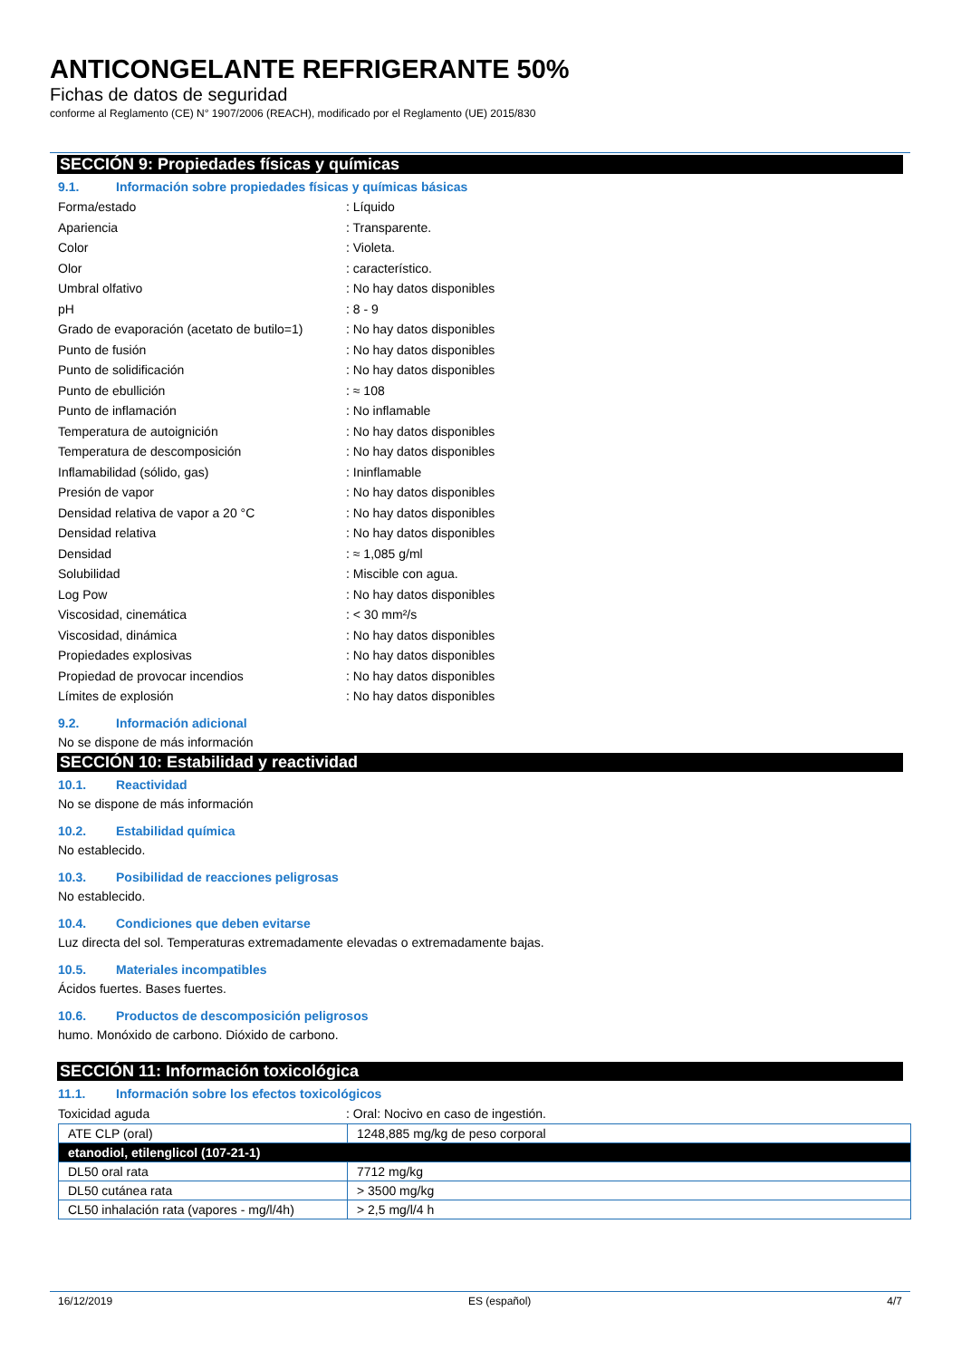ANTICONGELANTE REFRIGERANTE 50%
Fichas de datos de seguridad
conforme al Reglamento (CE) N° 1907/2006 (REACH), modificado por el Reglamento (UE) 2015/830
SECCIÓN 9: Propiedades físicas y químicas
9.1. Información sobre propiedades físicas y químicas básicas
Forma/estado: Líquido
Apariencia: Transparente.
Color: Violeta.
Olor: característico.
Umbral olfativo: No hay datos disponibles
pH: 8 - 9
Grado de evaporación (acetato de butilo=1): No hay datos disponibles
Punto de fusión: No hay datos disponibles
Punto de solidificación: No hay datos disponibles
Punto de ebullición: ≈ 108
Punto de inflamación: No inflamable
Temperatura de autoignición: No hay datos disponibles
Temperatura de descomposición: No hay datos disponibles
Inflamabilidad (sólido, gas): Ininflamable
Presión de vapor: No hay datos disponibles
Densidad relativa de vapor a 20 °C: No hay datos disponibles
Densidad relativa: No hay datos disponibles
Densidad: ≈ 1,085 g/ml
Solubilidad: Miscible con agua.
Log Pow: No hay datos disponibles
Viscosidad, cinemática: < 30 mm²/s
Viscosidad, dinámica: No hay datos disponibles
Propiedades explosivas: No hay datos disponibles
Propiedad de provocar incendios: No hay datos disponibles
Límites de explosión: No hay datos disponibles
9.2. Información adicional
No se dispone de más información
SECCIÓN 10: Estabilidad y reactividad
10.1. Reactividad
No se dispone de más información
10.2. Estabilidad química
No establecido.
10.3. Posibilidad de reacciones peligrosas
No establecido.
10.4. Condiciones que deben evitarse
Luz directa del sol. Temperaturas extremadamente elevadas o extremadamente bajas.
10.5. Materiales incompatibles
Ácidos fuertes. Bases fuertes.
10.6. Productos de descomposición peligrosos
humo. Monóxido de carbono. Dióxido de carbono.
SECCIÓN 11: Información toxicológica
11.1. Información sobre los efectos toxicológicos
Toxicidad aguda: Oral: Nocivo en caso de ingestión.
| ATE CLP (oral) | 1248,885 mg/kg de peso corporal |
| etanodiol, etilenglicol (107-21-1) | |
| DL50 oral rata | 7712 mg/kg |
| DL50 cutánea rata | > 3500 mg/kg |
| CL50 inhalación rata (vapores - mg/l/4h) | > 2,5 mg/l/4 h |
16/12/2019 ES (español) 4/7